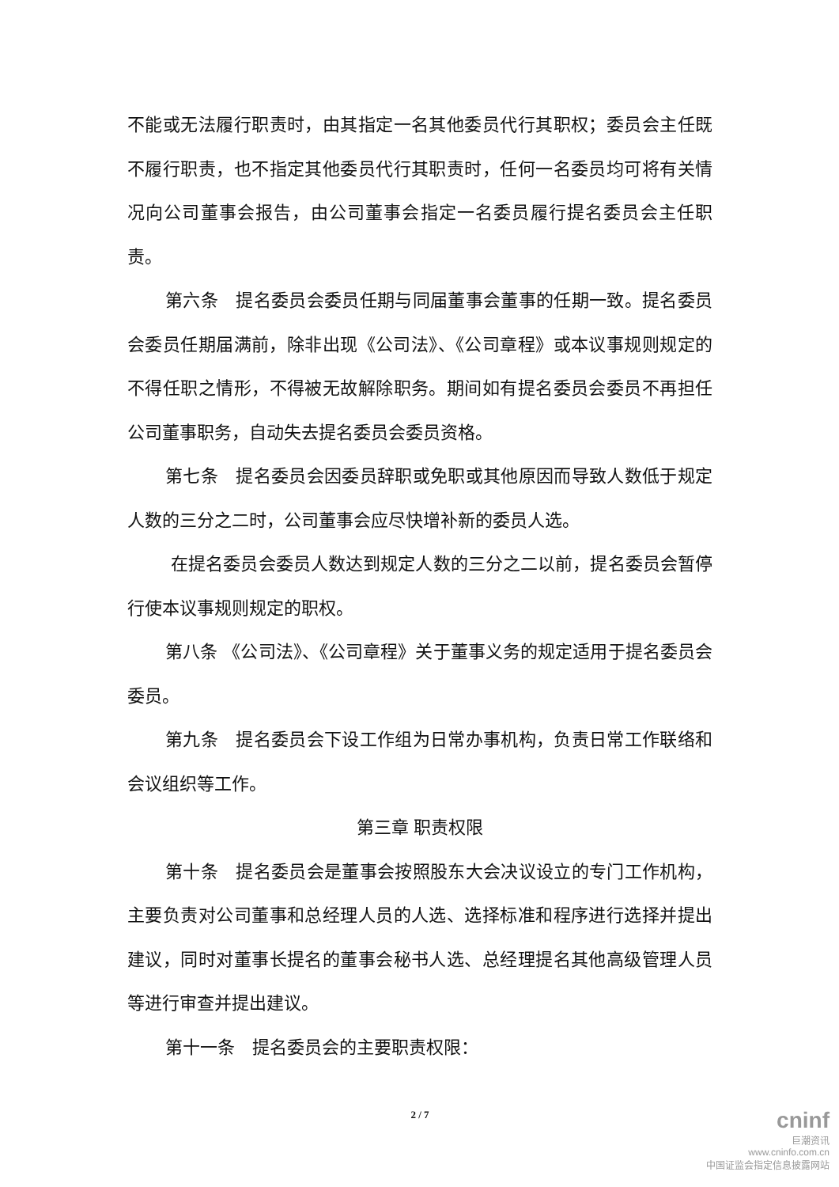不能或无法履行职责时，由其指定一名其他委员代行其职权；委员会主任既不履行职责，也不指定其他委员代行其职责时，任何一名委员均可将有关情况向公司董事会报告，由公司董事会指定一名委员履行提名委员会主任职责。
第六条　提名委员会委员任期与同届董事会董事的任期一致。提名委员会委员任期届满前，除非出现《公司法》、《公司章程》或本议事规则规定的不得任职之情形，不得被无故解除职务。期间如有提名委员会委员不再担任公司董事职务，自动失去提名委员会委员资格。
第七条　提名委员会因委员辞职或免职或其他原因而导致人数低于规定人数的三分之二时，公司董事会应尽快增补新的委员人选。
在提名委员会委员人数达到规定人数的三分之二以前，提名委员会暂停行使本议事规则规定的职权。
第八条 《公司法》、《公司章程》关于董事义务的规定适用于提名委员会委员。
第九条　提名委员会下设工作组为日常办事机构，负责日常工作联络和会议组织等工作。
第三章 职责权限
第十条　提名委员会是董事会按照股东大会决议设立的专门工作机构，主要负责对公司董事和总经理人员的人选、选择标准和程序进行选择并提出建议，同时对董事长提名的董事会秘书人选、总经理提名其他高级管理人员等进行审查并提出建议。
第十一条　提名委员会的主要职责权限：
2 / 7
cninf
巨潮资讯
www.cninfo.com.cn
中国证监会指定信息披露网站